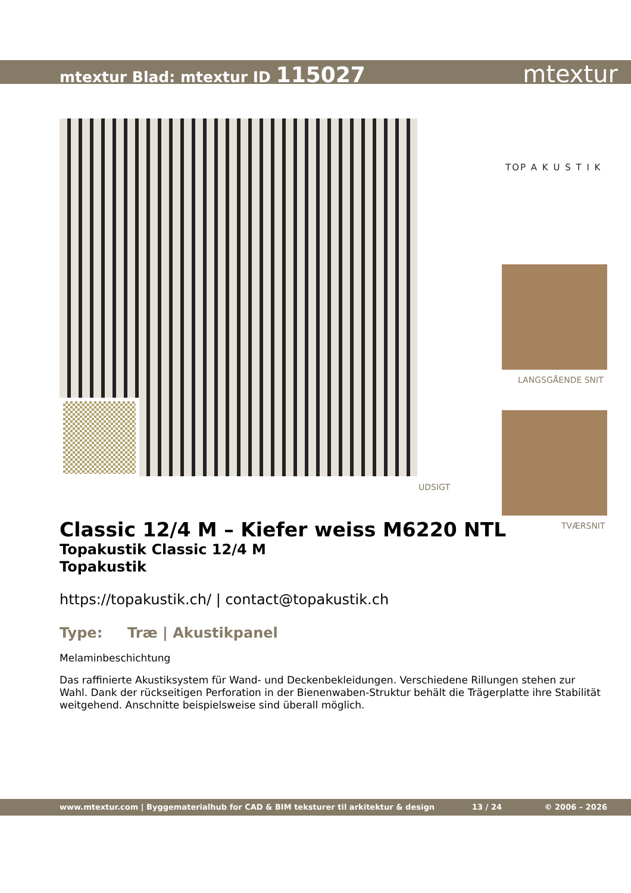mtextur Blad: mtextur ID 115027 mtextur
TOP A K U S T I K
LANGSGÅENDE SNIT
UDSIGT
TVÆRSNIT
Classic 12/4 M – Kiefer weiss M6220 NTL
Topakustik Classic 12/4 M
Topakustik
https://topakustik.ch/ | contact@topakustik.ch
Type: Træ | Akustikpanel
Melaminbeschichtung
Das raffinierte Akustiksystem für Wand- und Deckenbekleidungen. Verschiedene Rillungen stehen zur Wahl. Dank der rückseitigen Perforation in der Bienenwaben-Struktur behält die Trägerplatte ihre Stabilität weitgehend. Anschnitte beispielsweise sind überall möglich.
www.mtextur.com | Byggematerialhub for CAD & BIM teksturer til arkitektur & design 13 / 24 © 2006 – 2026